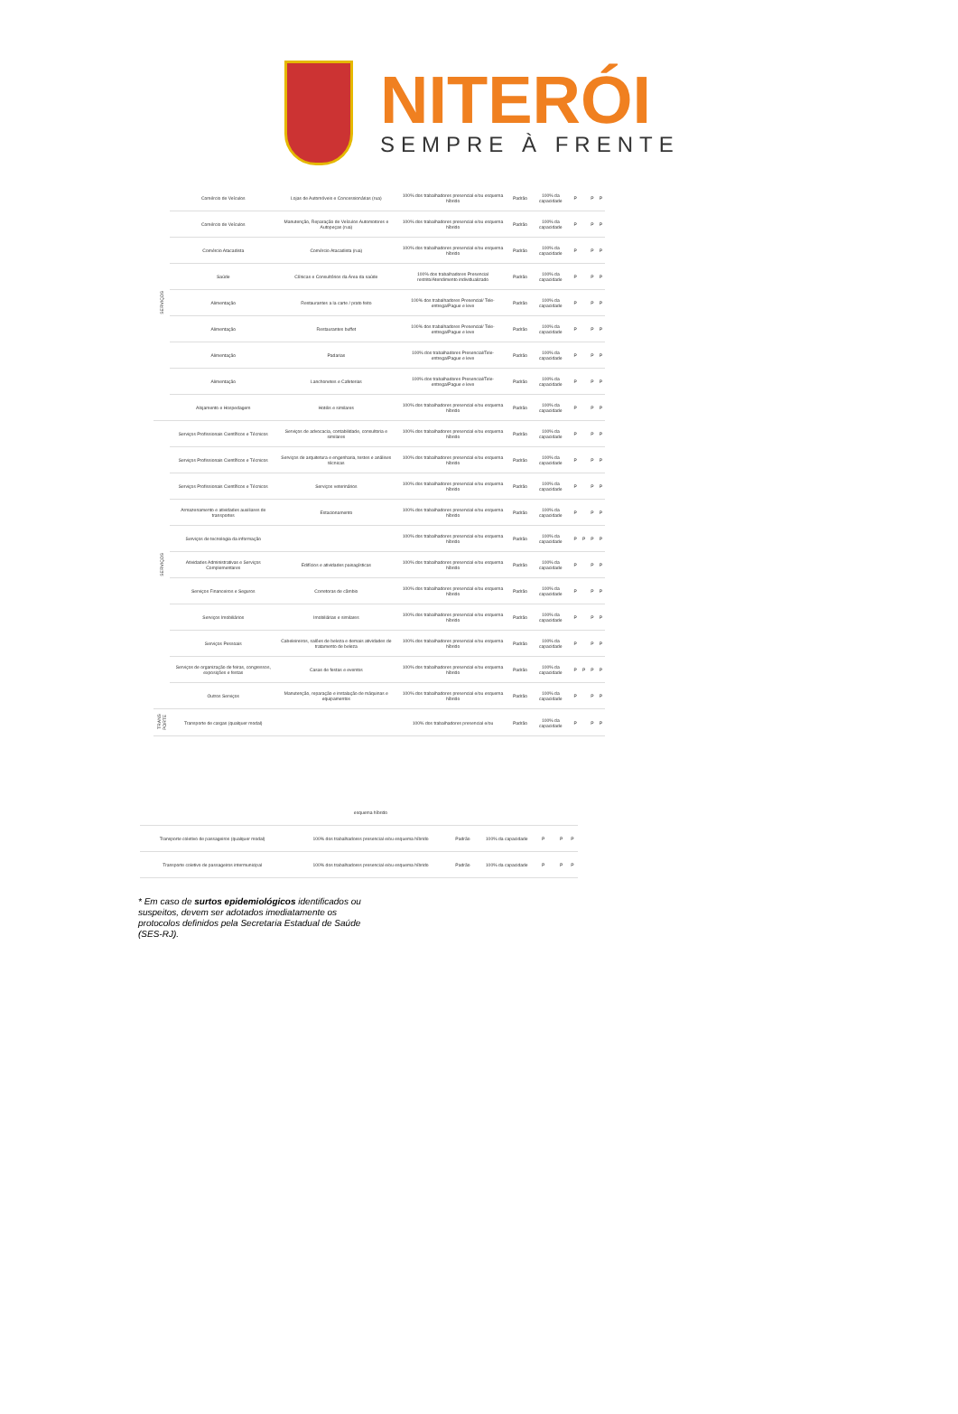NITERÓI
SEMPRE À FRENTE
| SERVIÇOS | Comércio de Veículos | Lojas de Automóveis e Concessionárias (rua) | 100% dos trabalhadores presencial e/ou esquema híbrido | Padrão | 100% da capacidade | P | | P | P |
| | Comércio de Veículos | Manutenção, Reparação de Veículos Automotores e Autopeças (rua) | 100% dos trabalhadores presencial e/ou esquema híbrido | Padrão | 100% da capacidade | P | | P | P |
| | Comércio Atacadista | Comércio Atacadista (rua) | 100% dos trabalhadores presencial e/ou esquema híbrido | Padrão | 100% da capacidade | P | | P | P |
| | Saúde | Clínicas e Consultórios da Área da saúde | 100% dos trabalhadores Presencial restrito/Atendimento individualizado | Padrão | 100% da capacidade | P | | P | P |
| | Alimentação | Restaurantes a la carte / prato feito | 100% dos trabalhadores Presencial/ Tele-entrega/Pague e leve | Padrão | 100% da capacidade | P | | P | P |
| | Alimentação | Restaurantes buffet | 100% dos trabalhadores Presencial/ Tele-entrega/Pague e leve | Padrão | 100% da capacidade | P | | P | P |
| | Alimentação | Padarias | 100% dos trabalhadores Presencial/Tele-entrega/Pague e leve | Padrão | 100% da capacidade | P | | P | P |
| | Alimentação | Lanchonetes e Cafeterias | 100% dos trabalhadores Presencial/Tele-entrega/Pague e leve | Padrão | 100% da capacidade | P | | P | P |
| | Alojamento e Hospedagem | Hotéis e similares | 100% dos trabalhadores presencial e/ou esquema híbrido | Padrão | 100% da capacidade | P | | P | P |
| SERVIÇOS | Serviços Profissionais Científicos e Técnicos | Serviços de advocacia, contabilidade, consultoria e similares | 100% dos trabalhadores presencial e/ou esquema híbrido | Padrão | 100% da capacidade | P | | P | P |
| | Serviços Profissionais Científicos e Técnicos | Serviços de arquitetura e engenharia, testes e análises técnicas | 100% dos trabalhadores presencial e/ou esquema híbrido | Padrão | 100% da capacidade | P | | P | P |
| | Serviços Profissionais Científicos e Técnicos | Serviços veterinários | 100% dos trabalhadores presencial e/ou esquema híbrido | Padrão | 100% da capacidade | P | | P | P |
| | Armazenamento e atividades auxiliares de transportes | Estacionamento | 100% dos trabalhadores presencial e/ou esquema híbrido | Padrão | 100% da capacidade | P | | P | P |
| | Serviços de tecnologia da informação | | 100% dos trabalhadores presencial e/ou esquema híbrido | Padrão | 100% da capacidade | P | P | P | P |
| | Atividades Administrativas e Serviços Complementares | Edifícios e atividades paisagísticas | 100% dos trabalhadores presencial e/ou esquema híbrido | Padrão | 100% da capacidade | P | | P | P |
| | Serviços Financeiros e Seguros | Corretoras de câmbio | 100% dos trabalhadores presencial e/ou esquema híbrido | Padrão | 100% da capacidade | P | | P | P |
| | Serviços Imobiliários | Imobiliárias e similares | 100% dos trabalhadores presencial e/ou esquema híbrido | Padrão | 100% da capacidade | P | | P | P |
| | Serviços Pessoais | Cabeleireiros, salões de beleza e demais atividades de tratamento de beleza | 100% dos trabalhadores presencial e/ou esquema híbrido | Padrão | 100% da capacidade | P | | P | P |
| | Serviços de organização de feiras, congressos, exposições e festas | Casas de festas e eventos | 100% dos trabalhadores presencial e/ou esquema híbrido | Padrão | 100% da capacidade | P | P | P | P |
| | Outros Serviços | Manutenção, reparação e instalação de máquinas e equipamentos | 100% dos trabalhadores presencial e/ou esquema híbrido | Padrão | 100% da capacidade | P | | P | P |
| TRANS PORTE | Transporte de cargas (qualquer modal) | | 100% dos trabalhadores presencial e/ou | Padrão | 100% da capacidade | P | | P | P |
| | | esquema híbrido | | | | | | |
| Transporte coletivo de passageiros (qualquer modal) | | 100% dos trabalhadores presencial e/ou esquema híbrido | Padrão | 100% da capacidade | P | | P | P |
| Transporte coletivo de passageiros intermunicipal | | 100% dos trabalhadores presencial e/ou esquema híbrido | Padrão | 100% da capacidade | P | | P | P |
* Em caso de surtos epidemiológicos identificados ou suspeitos, devem ser adotados imediatamente os protocolos definidos pela Secretaria Estadual de Saúde (SES-RJ).